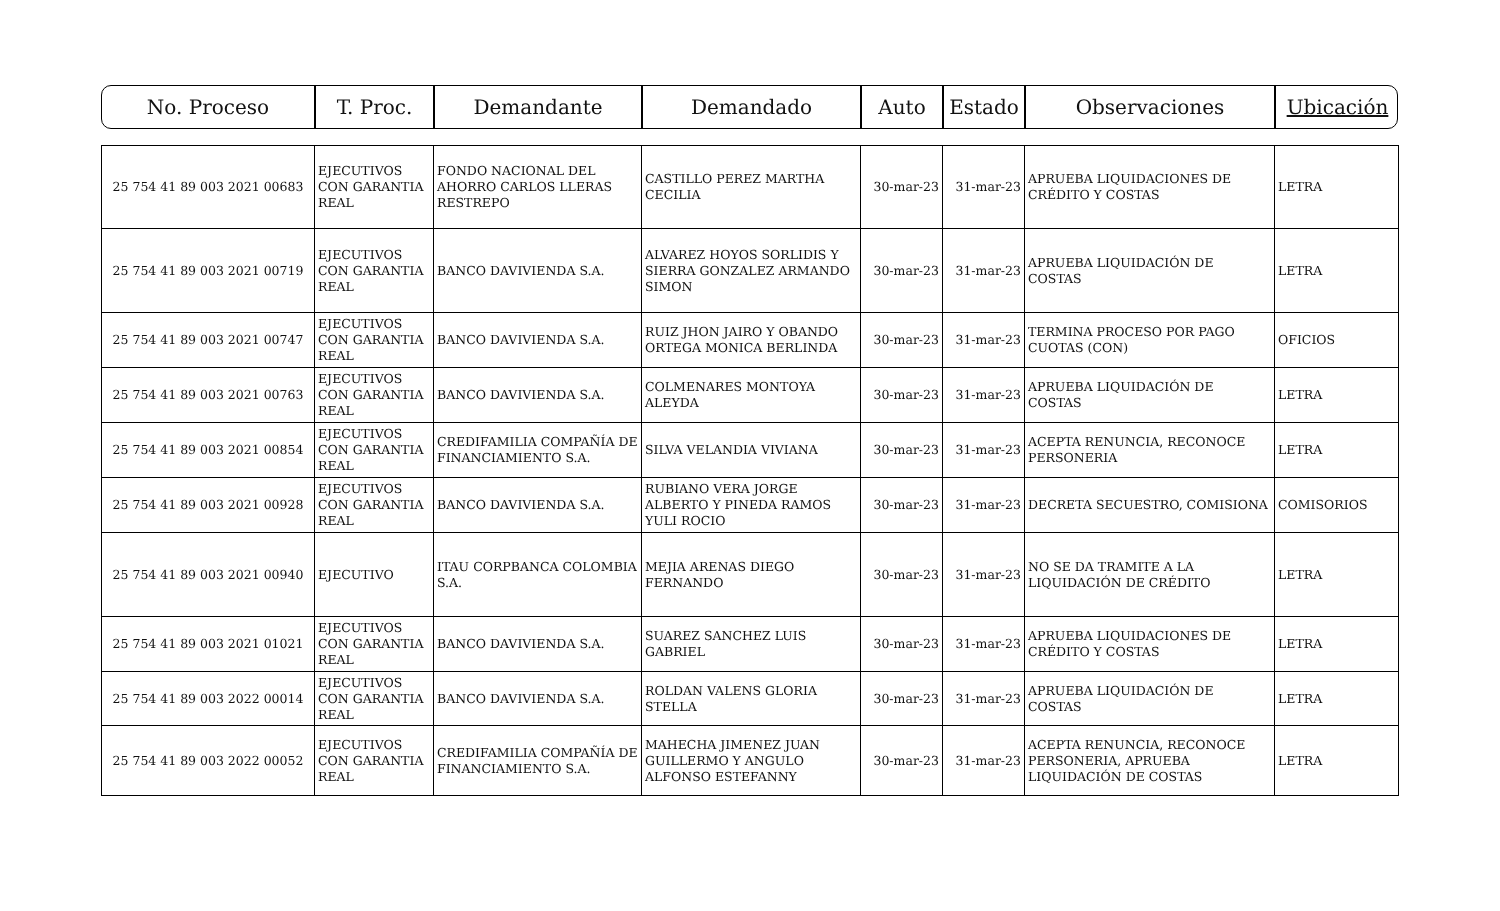| No. Proceso | T. Proc. | Demandante | Demandado | Auto | Estado | Observaciones | Ubicación |
| --- | --- | --- | --- | --- | --- | --- | --- |
| 25 754 41 89 003 2021 00683 | EJECUTIVOS CON GARANTIA REAL | FONDO NACIONAL DEL AHORRO CARLOS LLERAS RESTREPO | CASTILLO PEREZ MARTHA CECILIA | 30-mar-23 | 31-mar-23 | APRUEBA LIQUIDACIONES DE CRÉDITO Y COSTAS | LETRA |
| 25 754 41 89 003 2021 00719 | EJECUTIVOS CON GARANTIA REAL | BANCO DAVIVIENDA S.A. | ALVAREZ HOYOS SORLIDIS Y SIERRA GONZALEZ ARMANDO SIMON | 30-mar-23 | 31-mar-23 | APRUEBA LIQUIDACIÓN DE COSTAS | LETRA |
| 25 754 41 89 003 2021 00747 | EJECUTIVOS CON GARANTIA REAL | BANCO DAVIVIENDA S.A. | RUIZ JHON JAIRO Y OBANDO ORTEGA MONICA BERLINDA | 30-mar-23 | 31-mar-23 | TERMINA PROCESO POR PAGO CUOTAS (CON) | OFICIOS |
| 25 754 41 89 003 2021 00763 | EJECUTIVOS CON GARANTIA REAL | BANCO DAVIVIENDA S.A. | COLMENARES MONTOYA ALEYDA | 30-mar-23 | 31-mar-23 | APRUEBA LIQUIDACIÓN DE COSTAS | LETRA |
| 25 754 41 89 003 2021 00854 | EJECUTIVOS CON GARANTIA REAL | CREDIFAMILIA COMPAÑÍA DE FINANCIAMIENTO S.A. | SILVA VELANDIA VIVIANA | 30-mar-23 | 31-mar-23 | ACEPTA RENUNCIA, RECONOCE PERSONERIA | LETRA |
| 25 754 41 89 003 2021 00928 | EJECUTIVOS CON GARANTIA REAL | BANCO DAVIVIENDA S.A. | RUBIANO VERA JORGE ALBERTO Y PINEDA RAMOS YULI ROCIO | 30-mar-23 | 31-mar-23 | DECRETA SECUESTRO, COMISIONA | COMISORIOS |
| 25 754 41 89 003 2021 00940 | EJECUTIVO | ITAU CORPBANCA COLOMBIA S.A. | MEJIA ARENAS DIEGO FERNANDO | 30-mar-23 | 31-mar-23 | NO SE DA TRAMITE A LA LIQUIDACIÓN DE CRÉDITO | LETRA |
| 25 754 41 89 003 2021 01021 | EJECUTIVOS CON GARANTIA REAL | BANCO DAVIVIENDA S.A. | SUAREZ SANCHEZ LUIS GABRIEL | 30-mar-23 | 31-mar-23 | APRUEBA LIQUIDACIONES DE CRÉDITO Y COSTAS | LETRA |
| 25 754 41 89 003 2022 00014 | EJECUTIVOS CON GARANTIA REAL | BANCO DAVIVIENDA S.A. | ROLDAN VALENS GLORIA STELLA | 30-mar-23 | 31-mar-23 | APRUEBA LIQUIDACIÓN DE COSTAS | LETRA |
| 25 754 41 89 003 2022 00052 | EJECUTIVOS CON GARANTIA REAL | CREDIFAMILIA COMPAÑÍA DE FINANCIAMIENTO S.A. | MAHECHA JIMENEZ JUAN GUILLERMO Y ANGULO ALFONSO ESTEFANNY | 30-mar-23 | 31-mar-23 | ACEPTA RENUNCIA, RECONOCE PERSONERIA, APRUEBA LIQUIDACIÓN DE COSTAS | LETRA |